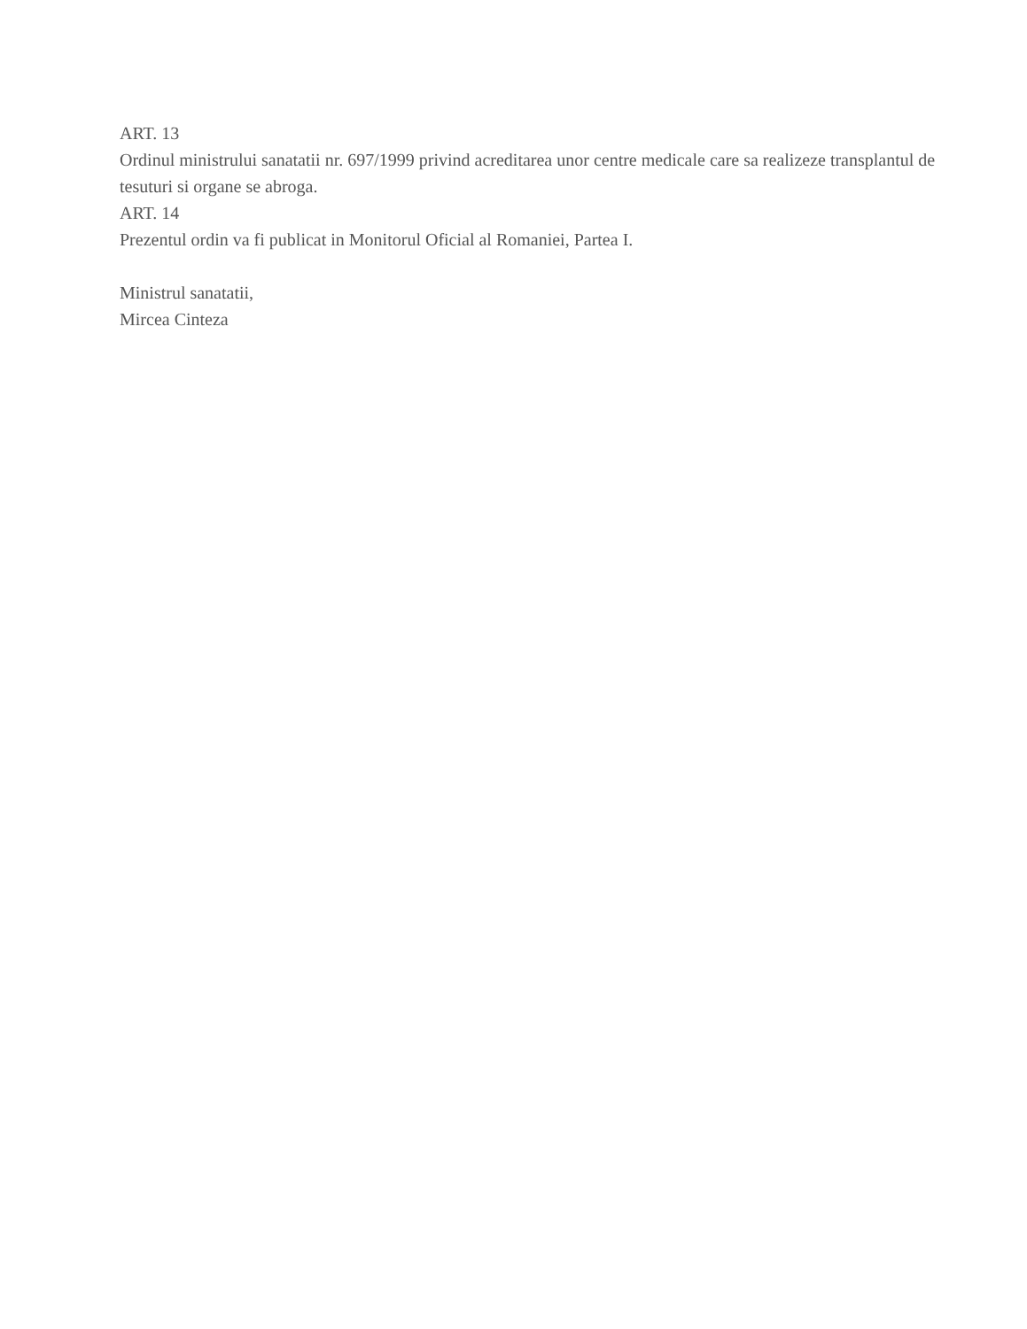ART. 13
Ordinul ministrului sanatatii nr. 697/1999 privind acreditarea unor centre medicale care sa realizeze transplantul de tesuturi si organe se abroga.
ART. 14
Prezentul ordin va fi publicat in Monitorul Oficial al Romaniei, Partea I.
Ministrul sanatatii,
Mircea Cinteza